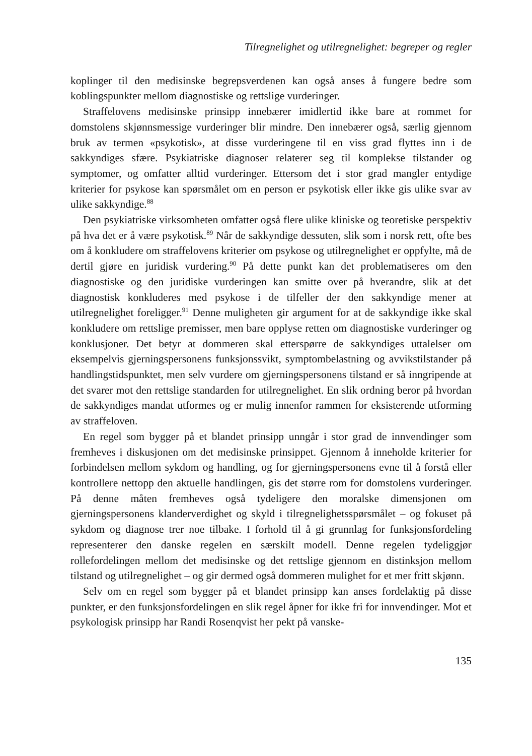Tilregnelighet og utilregnelighet: begreper og regler
koplinger til den medisinske begrepsverdenen kan også anses å fungere bedre som koblingspunkter mellom diagnostiske og rettslige vurderinger.
Straffelovens medisinske prinsipp innebærer imidlertid ikke bare at rommet for domstolens skjønnsmessige vurderinger blir mindre. Den innebærer også, særlig gjennom bruk av termen «psykotisk», at disse vurderingene til en viss grad flyttes inn i de sakkyndiges sfære. Psykiatriske diagnoser relaterer seg til komplekse tilstander og symptomer, og omfatter alltid vurderinger. Ettersom det i stor grad mangler entydige kriterier for psykose kan spørsmålet om en person er psykotisk eller ikke gis ulike svar av ulike sakkyndige.<sup>88</sup>
Den psykiatriske virksomheten omfatter også flere ulike kliniske og teoretiske perspektiv på hva det er å være psykotisk.<sup>89</sup> Når de sakkyndige dessuten, slik som i norsk rett, ofte bes om å konkludere om straffelovens kriterier om psykose og utilregnelighet er oppfylte, må de dertil gjøre en juridisk vurdering.<sup>90</sup> På dette punkt kan det problematiseres om den diagnostiske og den juridiske vurderingen kan smitte over på hverandre, slik at det diagnostisk konkluderes med psykose i de tilfeller der den sakkyndige mener at utilregnelighet foreligger.<sup>91</sup> Denne muligheten gir argument for at de sakkyndige ikke skal konkludere om rettslige premisser, men bare opplyse retten om diagnostiske vurderinger og konklusjoner. Det betyr at dommeren skal etterspørre de sakkyndiges uttalelser om eksempelvis gjerningspersonens funksjonssvikt, symptombelastning og avvikstilstander på handlingstidspunktet, men selv vurdere om gjerningspersonens tilstand er så inngripende at det svarer mot den rettslige standarden for utilregnelighet. En slik ordning beror på hvordan de sakkyndiges mandat utformes og er mulig innenfor rammen for eksisterende utforming av straffeloven.
En regel som bygger på et blandet prinsipp unngår i stor grad de innvendinger som fremheves i diskusjonen om det medisinske prinsippet. Gjennom å inneholde kriterier for forbindelsen mellom sykdom og handling, og for gjerningspersonens evne til å forstå eller kontrollere nettopp den aktuelle handlingen, gis det større rom for domstolens vurderinger. På denne måten fremheves også tydeligere den moralske dimensjonen om gjerningspersonens klanderverdighet og skyld i tilregnelighetsspørsmålet – og fokuset på sykdom og diagnose trer noe tilbake. I forhold til å gi grunnlag for funksjonsfordeling representerer den danske regelen en særskilt modell. Denne regelen tydeliggjør rollefordelingen mellom det medisinske og det rettslige gjennom en distinksjon mellom tilstand og utilregnelighet – og gir dermed også dommeren mulighet for et mer fritt skjønn.
Selv om en regel som bygger på et blandet prinsipp kan anses fordelaktig på disse punkter, er den funksjonsfordelingen en slik regel åpner for ikke fri for innvendinger. Mot et psykologisk prinsipp har Randi Rosenqvist her pekt på vanske-
135